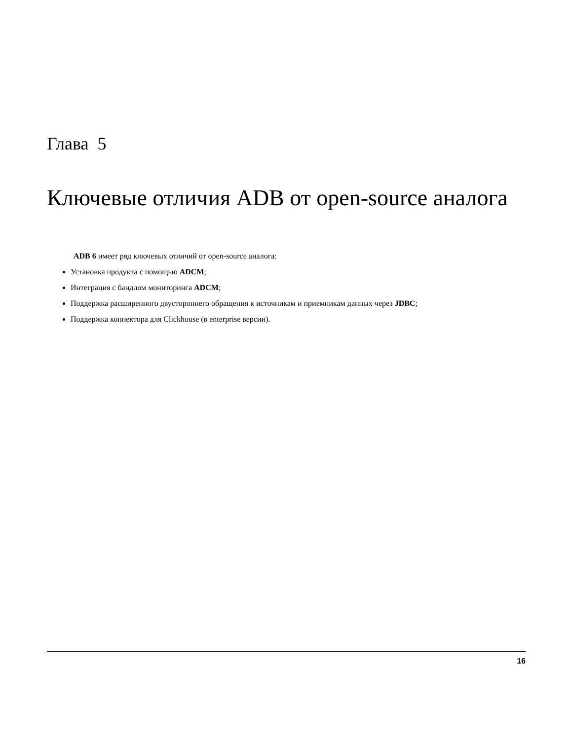Глава 5
Ключевые отличия ADB от open-source аналога
ADB 6 имеет ряд ключевых отличий от open-source аналога:
Установка продукта с помощью ADCM;
Интеграция с бандлом мониторинга ADCM;
Поддержка расширенного двустороннего обращения к источникам и приемникам данных через JDBC;
Поддержка коннектора для Clickhouse (в enterprise версии).
16